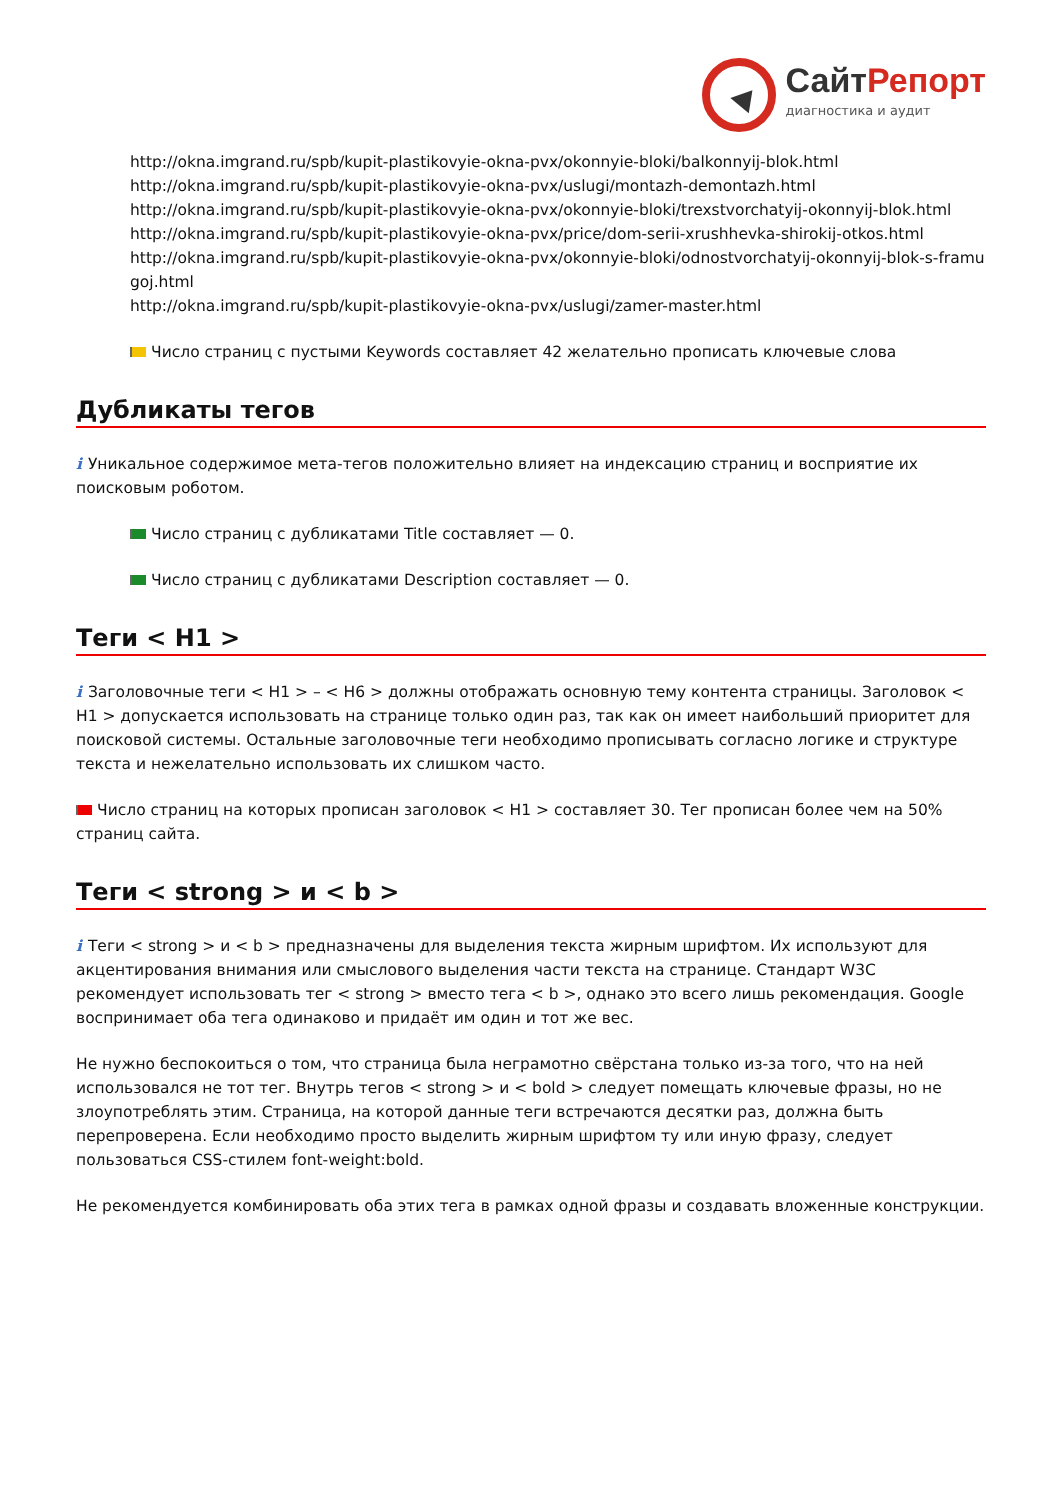СайтРепорт
диагностика и аудит
http://okna.imgrand.ru/spb/kupit-plastikovyie-okna-pvx/okonnyie-bloki/balkonnyij-blok.html
http://okna.imgrand.ru/spb/kupit-plastikovyie-okna-pvx/uslugi/montazh-demontazh.html
http://okna.imgrand.ru/spb/kupit-plastikovyie-okna-pvx/okonnyie-bloki/trexstvorchatyij-okonnyij-blok.html
http://okna.imgrand.ru/spb/kupit-plastikovyie-okna-pvx/price/dom-serii-xrushhevka-shirokij-otkos.html
http://okna.imgrand.ru/spb/kupit-plastikovyie-okna-pvx/okonnyie-bloki/odnostvorchatyij-okonnyij-blok-s-framugoj.html
http://okna.imgrand.ru/spb/kupit-plastikovyie-okna-pvx/uslugi/zamer-master.html
Число страниц с пустыми Keywords составляет 42 желательно прописать ключевые слова
Дубликаты тегов
i Уникальное содержимое мета-тегов положительно влияет на индексацию страниц и восприятие их поисковым роботом.
Число страниц с дубликатами Title составляет — 0.
Число страниц с дубликатами Description составляет — 0.
Теги < H1 >
i Заголовочные теги < H1 > – < H6 > должны отображать основную тему контента страницы. Заголовок < H1 > допускается использовать на странице только один раз, так как он имеет наибольший приоритет для поисковой системы. Остальные заголовочные теги необходимо прописывать согласно логике и структуре текста и нежелательно использовать их слишком часто.
Число страниц на которых прописан заголовок < H1 > составляет 30. Тег прописан более чем на 50% страниц сайта.
Теги < strong > и < b >
i Теги < strong > и < b > предназначены для выделения текста жирным шрифтом. Их используют для акцентирования внимания или смыслового выделения части текста на странице. Стандарт W3C рекомендует использовать тег < strong > вместо тега < b >, однако это всего лишь рекомендация. Google воспринимает оба тега одинаково и придаёт им один и тот же вес.
Не нужно беспокоиться о том, что страница была неграмотно свёрстана только из-за того, что на ней использовался не тот тег. Внутрь тегов < strong > и < bold > следует помещать ключевые фразы, но не злоупотреблять этим. Страница, на которой данные теги встречаются десятки раз, должна быть перепроверена. Если необходимо просто выделить жирным шрифтом ту или иную фразу, следует пользоваться CSS-стилем font-weight:bold.
Не рекомендуется комбинировать оба этих тега в рамках одной фразы и создавать вложенные конструкции.